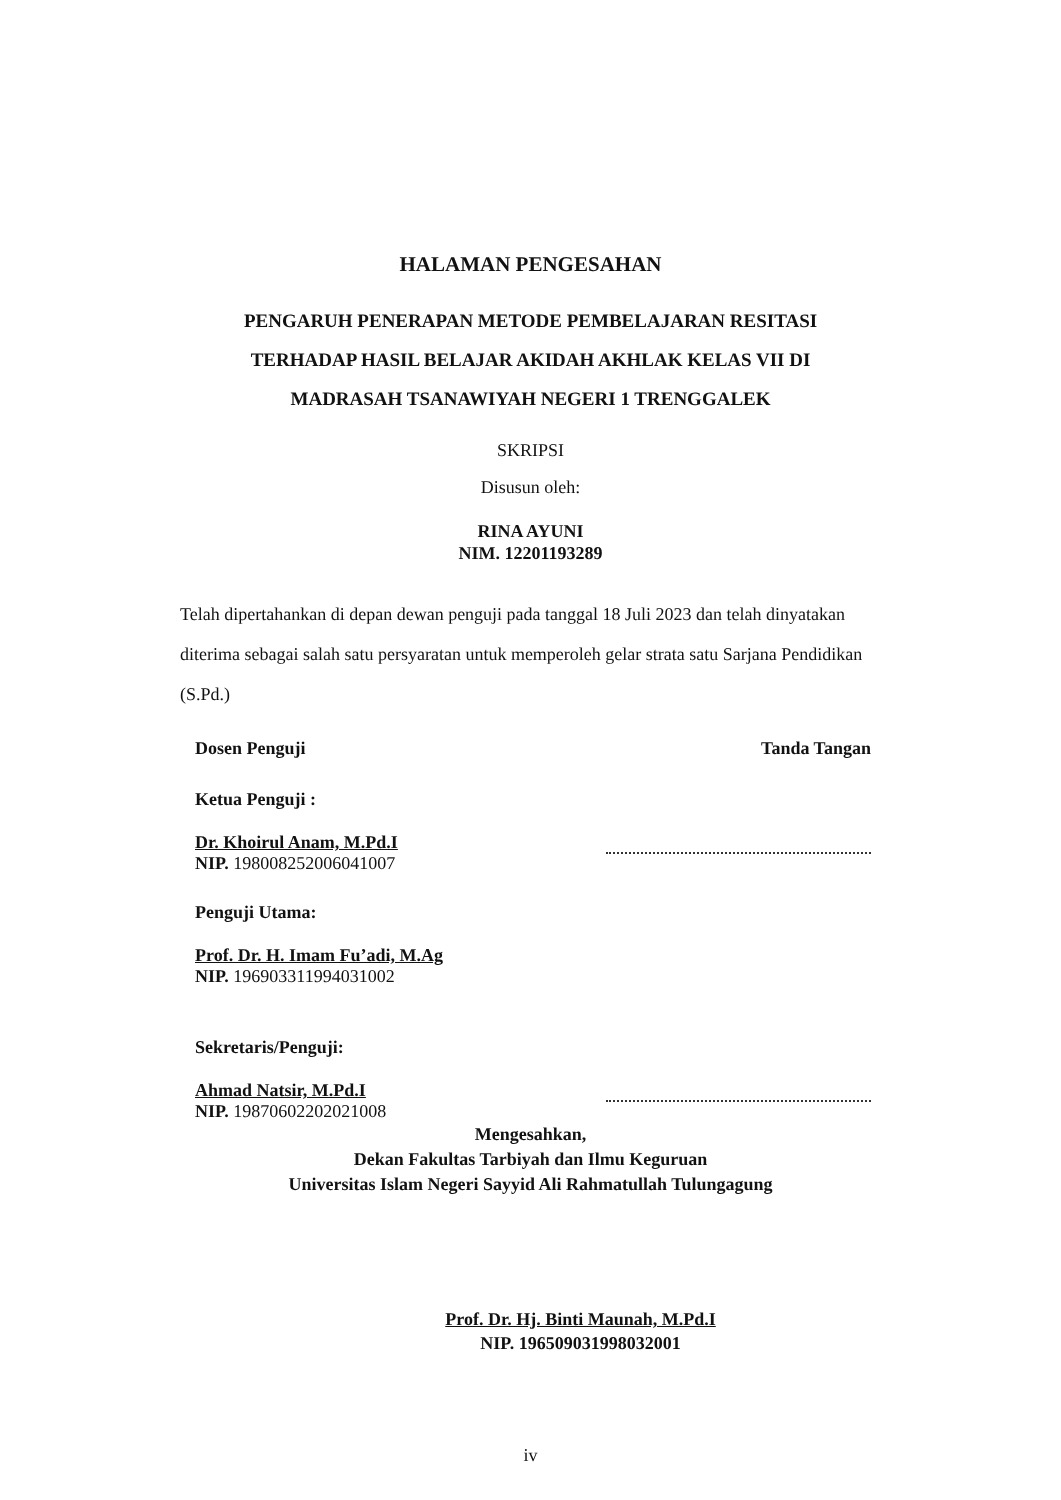HALAMAN PENGESAHAN
PENGARUH PENERAPAN METODE PEMBELAJARAN RESITASI
TERHADAP HASIL BELAJAR AKIDAH AKHLAK KELAS VII DI
MADRASAH TSANAWIYAH NEGERI 1 TRENGGALEK
SKRIPSI
Disusun oleh:
RINA AYUNI
NIM. 12201193289
Telah dipertahankan di depan dewan penguji pada tanggal 18 Juli 2023 dan telah dinyatakan diterima sebagai salah satu persyaratan untuk memperoleh gelar strata satu Sarjana Pendidikan (S.Pd.)
Dosen Penguji Tanda Tangan
Ketua Penguji :
Dr. Khoirul Anam, M.Pd.I
NIP. 198008252006041007
Penguji Utama:
Prof. Dr. H. Imam Fu’adi, M.Ag
NIP. 196903311994031002
Sekretaris/Penguji:
Ahmad Natsir, M.Pd.I
NIP. 19870602202021008
Mengesahkan,
Dekan Fakultas Tarbiyah dan Ilmu Keguruan
Universitas Islam Negeri Sayyid Ali Rahmatullah Tulungagung
Prof. Dr. Hj. Binti Maunah, M.Pd.I
NIP. 196509031998032001
iv